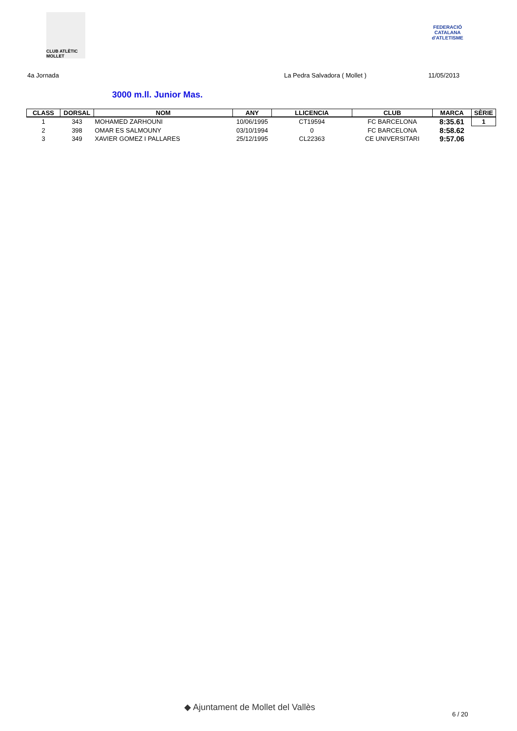CLUB ATLÈTIC MOLLET
FEDERACIÓ CATALANA d'ATLETISME
4a Jornada La Pedra Salvadora ( Mollet ) 11/05/2013
3000 m.ll. Junior Mas.
| CLASS | DORSAL | NOM | ANY | LLICENCIA | CLUB | MARCA | SÈRIE |
| --- | --- | --- | --- | --- | --- | --- | --- |
| 1 | 343 | MOHAMED ZARHOUNI | 10/06/1995 | CT19594 | FC BARCELONA | 8:35.61 | 1 |
| 2 | 398 | OMAR ES SALMOUNY | 03/10/1994 | 0 | FC BARCELONA | 8:58.62 | |
| 3 | 349 | XAVIER GOMEZ I PALLARES | 25/12/1995 | CL22363 | CE UNIVERSITARI | 9:57.06 | |
◆ Ajuntament de Mollet del Vallès
6 / 20